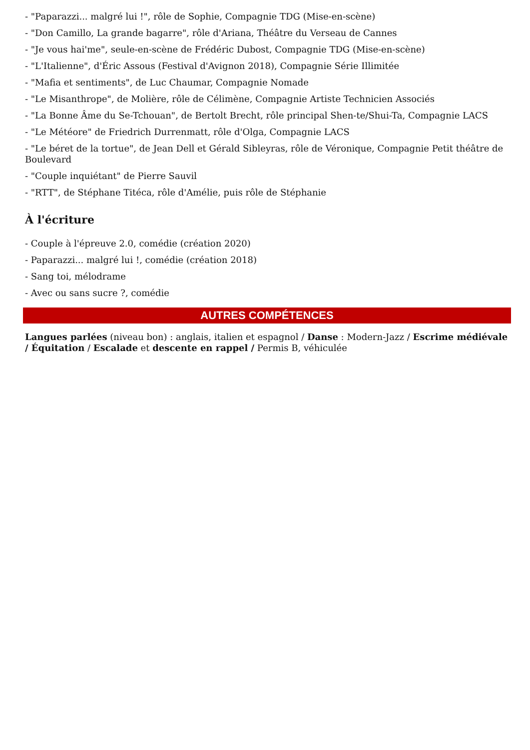- "Paparazzi... malgré lui !", rôle de Sophie, Compagnie TDG (Mise-en-scène)
- "Don Camillo, La grande bagarre", rôle d'Ariana, Théâtre du Verseau de Cannes
- "Je vous hai'me", seule-en-scène de Frédéric Dubost, Compagnie TDG (Mise-en-scène)
- "L'Italienne", d'Éric Assous (Festival d'Avignon 2018), Compagnie Série Illimitée
- "Mafia et sentiments", de Luc Chaumar, Compagnie Nomade
- "Le Misanthrope", de Molière, rôle de Célimène, Compagnie Artiste Technicien Associés
- "La Bonne Âme du Se-Tchouan", de Bertolt Brecht, rôle principal Shen-te/Shui-Ta, Compagnie LACS
- "Le Météore" de Friedrich Durrenmatt, rôle d'Olga, Compagnie LACS
- "Le béret de la tortue", de Jean Dell et Gérald Sibleyras, rôle de Véronique, Compagnie Petit théâtre de Boulevard
- "Couple inquiétant" de Pierre Sauvil
- "RTT", de Stéphane Titéca, rôle d'Amélie, puis rôle de Stéphanie
À l'écriture
- Couple à l'épreuve 2.0, comédie (création 2020)
- Paparazzi... malgré lui !, comédie (création 2018)
- Sang toi, mélodrame
- Avec ou sans sucre ?, comédie
AUTRES COMPÉTENCES
Langues parlées (niveau bon) : anglais, italien et espagnol / Danse : Modern-Jazz / Escrime médiévale / Équitation / Escalade et descente en rappel / Permis B, véhiculée